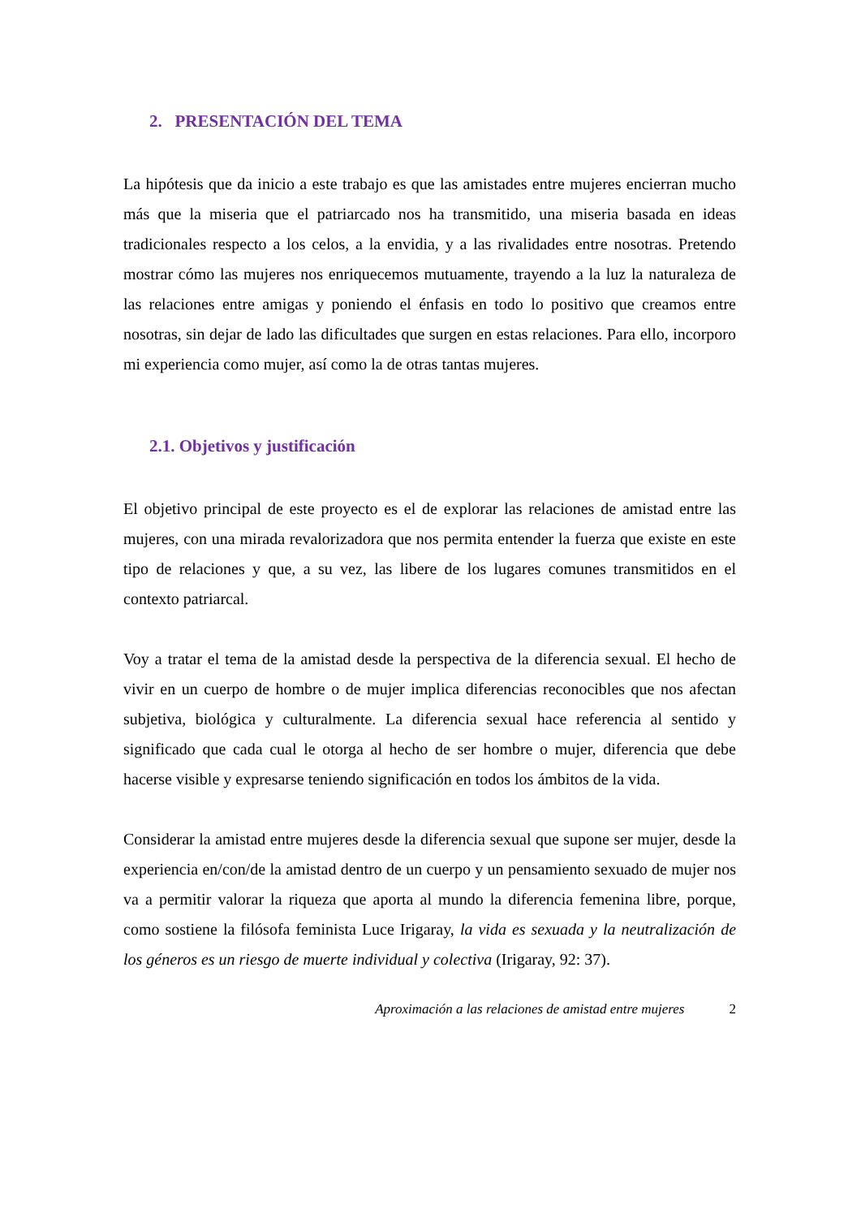2. PRESENTACIÓN DEL TEMA
La hipótesis que da inicio a este trabajo es que las amistades entre mujeres encierran mucho más que la miseria que el patriarcado nos ha transmitido, una miseria basada en ideas tradicionales respecto a los celos, a la envidia, y a las rivalidades entre nosotras. Pretendo mostrar cómo las mujeres nos enriquecemos mutuamente, trayendo a la luz la naturaleza de las relaciones entre amigas y poniendo el énfasis en todo lo positivo que creamos entre nosotras, sin dejar de lado las dificultades que surgen en estas relaciones. Para ello, incorporo mi experiencia como mujer, así como la de otras tantas mujeres.
2.1. Objetivos y justificación
El objetivo principal de este proyecto es el de explorar las relaciones de amistad entre las mujeres, con una mirada revalorizadora que nos permita entender la fuerza que existe en este tipo de relaciones y que, a su vez, las libere de los lugares comunes transmitidos en el contexto patriarcal.
Voy a tratar el tema de la amistad desde la perspectiva de la diferencia sexual. El hecho de vivir en un cuerpo de hombre o de mujer implica diferencias reconocibles que nos afectan subjetiva, biológica y culturalmente. La diferencia sexual hace referencia al sentido y significado que cada cual le otorga al hecho de ser hombre o mujer, diferencia que debe hacerse visible y expresarse teniendo significación en todos los ámbitos de la vida.
Considerar la amistad entre mujeres desde la diferencia sexual que supone ser mujer, desde la experiencia en/con/de la amistad dentro de un cuerpo y un pensamiento sexuado de mujer nos va a permitir valorar la riqueza que aporta al mundo la diferencia femenina libre, porque, como sostiene la filósofa feminista Luce Irigaray, la vida es sexuada y la neutralización de los géneros es un riesgo de muerte individual y colectiva (Irigaray, 92: 37).
Aproximación a las relaciones de amistad entre mujeres 2